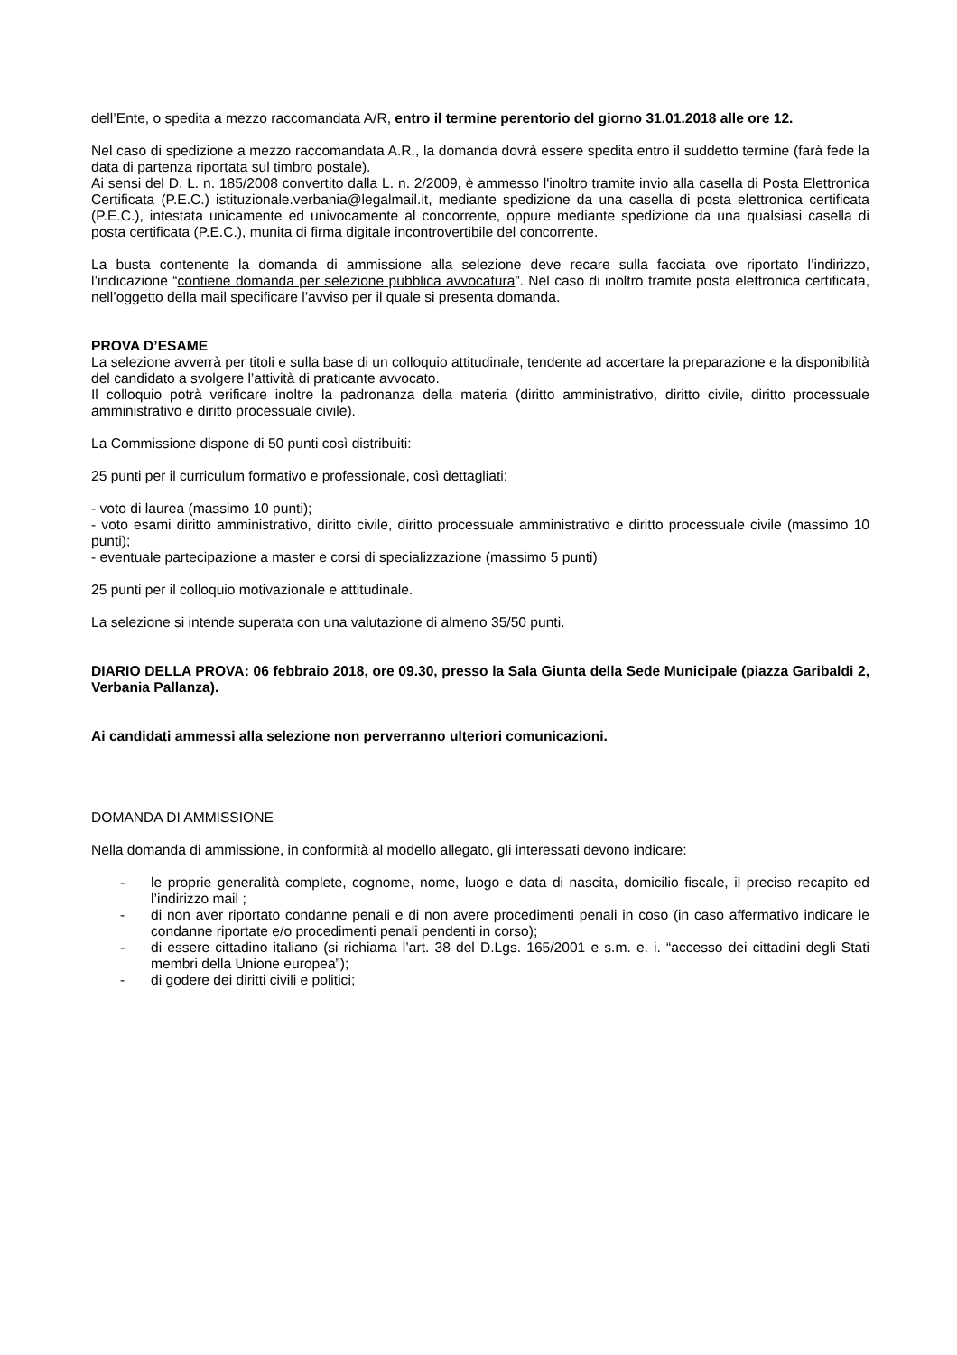dell’Ente, o spedita a mezzo raccomandata A/R, entro il termine perentorio del giorno 31.01.2018 alle ore 12.
Nel caso di spedizione a mezzo raccomandata A.R., la domanda dovrà essere spedita entro il suddetto termine (farà fede la data di partenza riportata sul timbro postale).
Ai sensi del D. L. n. 185/2008 convertito dalla L. n. 2/2009, è ammesso l'inoltro tramite invio alla casella di Posta Elettronica Certificata (P.E.C.) istituzionale.verbania@legalmail.it, mediante spedizione da una casella di posta elettronica certificata (P.E.C.), intestata unicamente ed univocamente al concorrente, oppure mediante spedizione da una qualsiasi casella di posta certificata (P.E.C.), munita di firma digitale incontrovertibile del concorrente.
La busta contenente la domanda di ammissione alla selezione deve recare sulla facciata ove riportato l’indirizzo, l’indicazione “contiene domanda per selezione pubblica avvocatura”. Nel caso di inoltro tramite posta elettronica certificata, nell’oggetto della mail specificare l’avviso per il quale si presenta domanda.
PROVA D’ESAME
La selezione avverrà per titoli e sulla base di un colloquio attitudinale, tendente ad accertare la preparazione e la disponibilità del candidato a svolgere l’attività di praticante avvocato.
Il colloquio potrà verificare inoltre la padronanza della materia (diritto amministrativo, diritto civile, diritto processuale amministrativo e diritto processuale civile).
La Commissione dispone di 50 punti così distribuiti:
25 punti per il curriculum formativo e professionale, così dettagliati:
- voto di laurea (massimo 10 punti);
- voto esami diritto amministrativo, diritto civile, diritto processuale amministrativo e diritto processuale civile (massimo 10 punti);
- eventuale partecipazione a master e corsi di specializzazione (massimo 5 punti)
25 punti per il colloquio motivazionale e attitudinale.
La selezione si intende superata con una valutazione di almeno 35/50 punti.
DIARIO DELLA PROVA: 06 febbraio 2018, ore 09.30, presso la Sala Giunta della Sede Municipale (piazza Garibaldi 2, Verbania Pallanza).
Ai candidati ammessi alla selezione non perverranno ulteriori comunicazioni.
DOMANDA DI AMMISSIONE
Nella domanda di ammissione, in conformità al modello allegato, gli interessati devono indicare:
- le proprie generalità complete, cognome, nome, luogo e data di nascita, domicilio fiscale, il preciso recapito ed l’indirizzo mail ;
- di non aver riportato condanne penali e di non avere procedimenti penali in coso (in caso affermativo indicare le condanne riportate e/o procedimenti penali pendenti in corso);
- di essere cittadino italiano (si richiama l’art. 38 del D.Lgs. 165/2001 e s.m. e. i. “accesso dei cittadini degli Stati membri della Unione europea”);
- di godere dei diritti civili e politici;